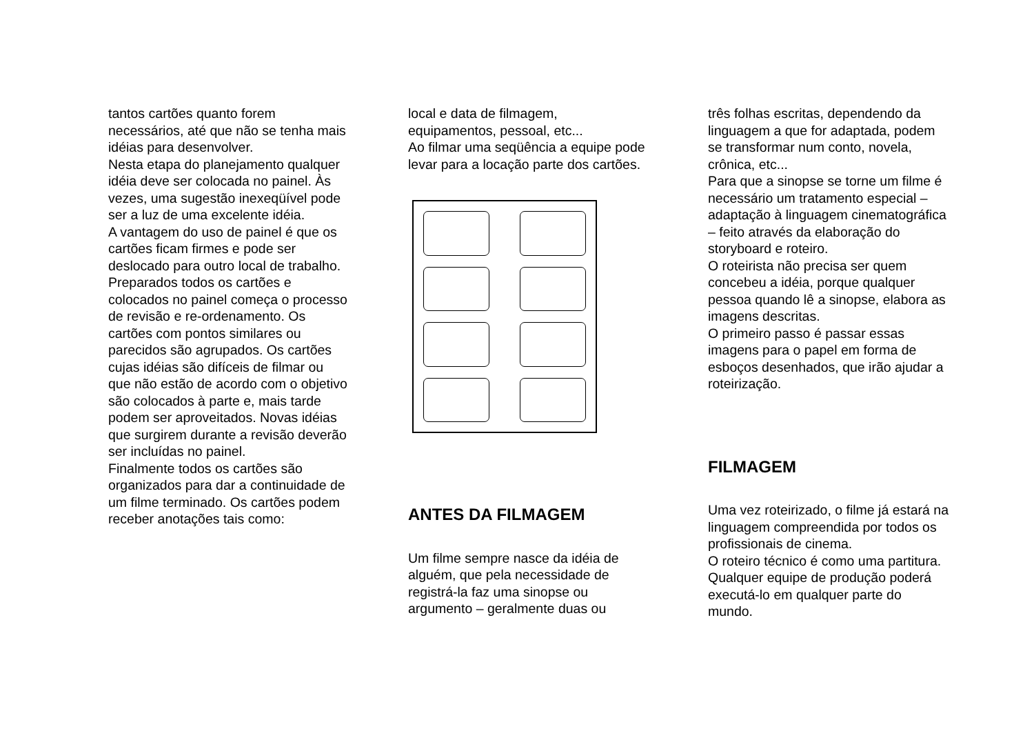tantos cartões quanto forem necessários, até que não se tenha mais idéias para desenvolver.
Nesta etapa do planejamento qualquer idéia deve ser colocada no painel. Às vezes, uma sugestão inexeqüível pode ser a luz de uma excelente idéia.
A vantagem do uso de painel é que os cartões ficam firmes e pode ser deslocado para outro local de trabalho.
Preparados todos os cartões e colocados no painel começa o processo de revisão e re-ordenamento. Os cartões com pontos similares ou parecidos são agrupados. Os cartões cujas idéias são difíceis de filmar ou que não estão de acordo com o objetivo são colocados à parte e, mais tarde podem ser aproveitados. Novas idéias que surgirem durante a revisão deverão ser incluídas no painel.
Finalmente todos os cartões são organizados para dar a continuidade de um filme terminado. Os cartões podem receber anotações tais como:
local e data de filmagem, equipamentos, pessoal, etc...
Ao filmar uma seqüência a equipe pode levar para a locação parte dos cartões.
ANTES DA FILMAGEM
Um filme sempre nasce da idéia de alguém, que pela necessidade de registrá-la faz uma sinopse ou argumento – geralmente duas ou
três folhas escritas, dependendo da linguagem a que for adaptada, podem se transformar num conto, novela, crônica, etc...
Para que a sinopse se torne um filme é necessário um tratamento especial – adaptação à linguagem cinematográfica – feito através da elaboração do storyboard e roteiro.
O roteirista não precisa ser quem concebeu a idéia, porque qualquer pessoa quando lê a sinopse, elabora as imagens descritas.
O primeiro passo é passar essas imagens para o papel em forma de esboços desenhados, que irão ajudar a roteirização.
FILMAGEM
Uma vez roteirizado, o filme já estará na linguagem compreendida por todos os profissionais de cinema.
O roteiro técnico é como uma partitura. Qualquer equipe de produção poderá executá-lo em qualquer parte do mundo.